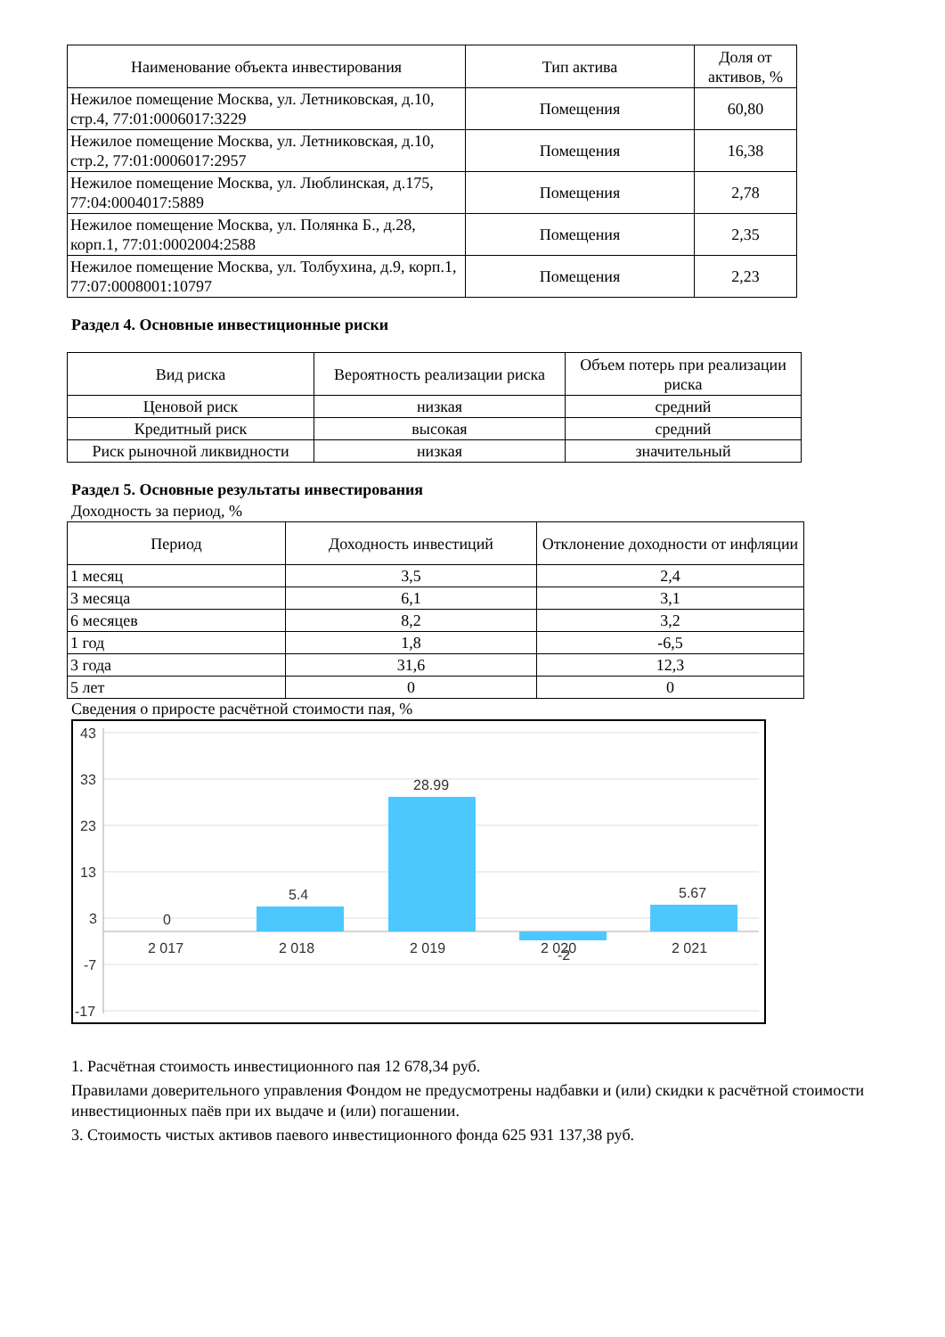| Наименование объекта инвестирования | Тип актива | Доля от активов, % |
| --- | --- | --- |
| Нежилое помещение Москва, ул. Летниковская, д.10, стр.4, 77:01:0006017:3229 | Помещения | 60,80 |
| Нежилое помещение Москва, ул. Летниковская, д.10, стр.2, 77:01:0006017:2957 | Помещения | 16,38 |
| Нежилое помещение Москва, ул. Люблинская, д.175, 77:04:0004017:5889 | Помещения | 2,78 |
| Нежилое помещение Москва, ул. Полянка Б., д.28, корп.1, 77:01:0002004:2588 | Помещения | 2,35 |
| Нежилое помещение Москва, ул. Толбухина, д.9, корп.1, 77:07:0008001:10797 | Помещения | 2,23 |
Раздел 4. Основные инвестиционные риски
| Вид риска | Вероятность реализации риска | Объем потерь при реализации риска |
| --- | --- | --- |
| Ценовой риск | низкая | средний |
| Кредитный риск | высокая | средний |
| Риск рыночной ликвидности | низкая | значительный |
Раздел 5. Основные результаты инвестирования
Доходность за период, %
| Период | Доходность инвестиций | Отклонение доходности от инфляции |
| --- | --- | --- |
| 1 месяц | 3,5 | 2,4 |
| 3 месяца | 6,1 | 3,1 |
| 6 месяцев | 8,2 | 3,2 |
| 1 год | 1,8 | -6,5 |
| 3 года | 31,6 | 12,3 |
| 5 лет | 0 | 0 |
Сведения о приросте расчётной стоимости пая, %
43
33
23
13
3
-7
-17
0
5.4
28.99
5.67
2 017
2 018
2 019
2 020
-2
2 021
1. Расчётная стоимость инвестиционного пая 12 678,34 руб.
Правилами доверительного управления Фондом не предусмотрены надбавки и (или) скидки к расчётной стоимости инвестиционных паёв при их выдаче и (или) погашении.
3. Стоимость чистых активов паевого инвестиционного фонда 625 931 137,38 руб.